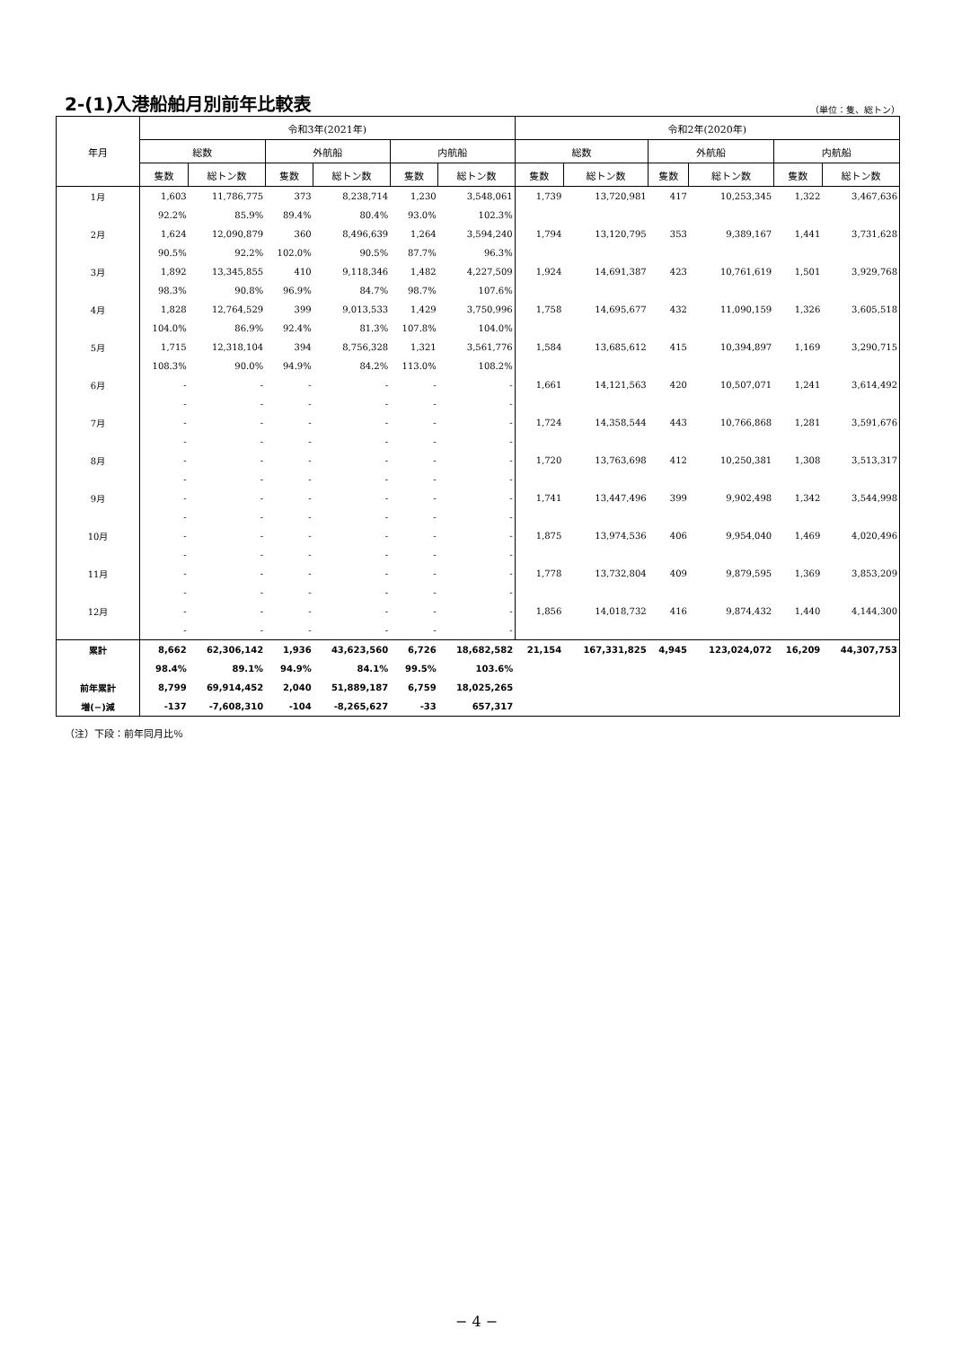2-(1)入港船舶月別前年比較表
（単位：隻、総トン）
| 年月 | 令和3年(2021年) | | | | | | 令和2年(2020年) | | | | | |
| --- | --- | --- | --- | --- | --- | --- | --- | --- | --- | --- | --- | --- |
| | 総数 | | 外航船 | | 内航船 | | 総数 | | 外航船 | | 内航船 | |
| | 隻数 | 総トン数 | 隻数 | 総トン数 | 隻数 | 総トン数 | 隻数 | 総トン数 | 隻数 | 総トン数 | 隻数 | 総トン数 |
| 1月 | 1,603 | 11,786,775 | 373 | 8,238,714 | 1,230 | 3,548,061 | 1,739 | 13,720,981 | 417 | 10,253,345 | 1,322 | 3,467,636 |
| | 92.2% | 85.9% | 89.4% | 80.4% | 93.0% | 102.3% | | | | | | |
| 2月 | 1,624 | 12,090,879 | 360 | 8,496,639 | 1,264 | 3,594,240 | 1,794 | 13,120,795 | 353 | 9,389,167 | 1,441 | 3,731,628 |
| | 90.5% | 92.2% | 102.0% | 90.5% | 87.7% | 96.3% | | | | | | |
| 3月 | 1,892 | 13,345,855 | 410 | 9,118,346 | 1,482 | 4,227,509 | 1,924 | 14,691,387 | 423 | 10,761,619 | 1,501 | 3,929,768 |
| | 98.3% | 90.8% | 96.9% | 84.7% | 98.7% | 107.6% | | | | | | |
| 4月 | 1,828 | 12,764,529 | 399 | 9,013,533 | 1,429 | 3,750,996 | 1,758 | 14,695,677 | 432 | 11,090,159 | 1,326 | 3,605,518 |
| | 104.0% | 86.9% | 92.4% | 81.3% | 107.8% | 104.0% | | | | | | |
| 5月 | 1,715 | 12,318,104 | 394 | 8,756,328 | 1,321 | 3,561,776 | 1,584 | 13,685,612 | 415 | 10,394,897 | 1,169 | 3,290,715 |
| | 108.3% | 90.0% | 94.9% | 84.2% | 113.0% | 108.2% | | | | | | |
| 6月 | - | - | - | - | - | - | 1,661 | 14,121,563 | 420 | 10,507,071 | 1,241 | 3,614,492 |
| | - | - | - | - | - | - | | | | | | |
| 7月 | - | - | - | - | - | - | 1,724 | 14,358,544 | 443 | 10,766,868 | 1,281 | 3,591,676 |
| | - | - | - | - | - | - | | | | | | |
| 8月 | - | - | - | - | - | - | 1,720 | 13,763,698 | 412 | 10,250,381 | 1,308 | 3,513,317 |
| | - | - | - | - | - | - | | | | | | |
| 9月 | - | - | - | - | - | - | 1,741 | 13,447,496 | 399 | 9,902,498 | 1,342 | 3,544,998 |
| | - | - | - | - | - | - | | | | | | |
| 10月 | - | - | - | - | - | - | 1,875 | 13,974,536 | 406 | 9,954,040 | 1,469 | 4,020,496 |
| | - | - | - | - | - | - | | | | | | |
| 11月 | - | - | - | - | - | - | 1,778 | 13,732,804 | 409 | 9,879,595 | 1,369 | 3,853,209 |
| | - | - | - | - | - | - | | | | | | |
| 12月 | - | - | - | - | - | - | 1,856 | 14,018,732 | 416 | 9,874,432 | 1,440 | 4,144,300 |
| | - | - | - | - | - | - | | | | | | |
| 累計 | 8,662 | 62,306,142 | 1,936 | 43,623,560 | 6,726 | 18,682,582 | 21,154 | 167,331,825 | 4,945 | 123,024,072 | 16,209 | 44,307,753 |
| | 98.4% | 89.1% | 94.9% | 84.1% | 99.5% | 103.6% | | | | | | |
| 前年累計 | 8,799 | 69,914,452 | 2,040 | 51,889,187 | 6,759 | 18,025,265 | | | | | | |
| 増(−)減 | -137 | -7,608,310 | -104 | -8,265,627 | -33 | 657,317 | | | | | | |
（注）下段：前年同月比％
− 4 −